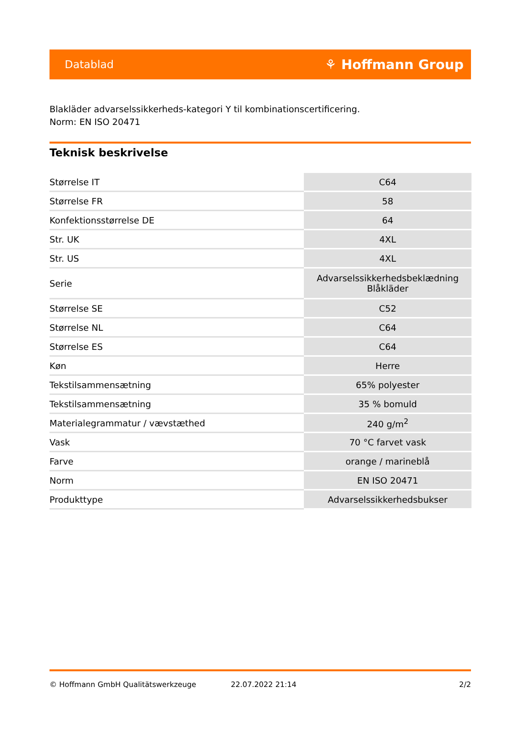Datablad ⚘ Hoffmann Group
Blakläder advarselssikkerheds-kategori Y til kombinationscertificering.
Norm: EN ISO 20471
Teknisk beskrivelse
| Størrelse IT | C64 |
| Størrelse FR | 58 |
| Konfektionsstørrelse DE | 64 |
| Str. UK | 4XL |
| Str. US | 4XL |
| Serie | Advarselssikkerhedsbeklædning Blåkläder |
| Størrelse SE | C52 |
| Størrelse NL | C64 |
| Størrelse ES | C64 |
| Køn | Herre |
| Tekstilsammensætning | 65% polyester |
| Tekstilsammensætning | 35 % bomuld |
| Materialegrammatur / vævstæthed | 240 g/m<sup>2</sup> |
| Vask | 70 °C farvet vask |
| Farve | orange / marineblå |
| Norm | EN ISO 20471 |
| Produkttype | Advarselssikkerhedsbukser |
© Hoffmann GmbH Qualitätswerkzeuge 22.07.2022 21:14 2/2